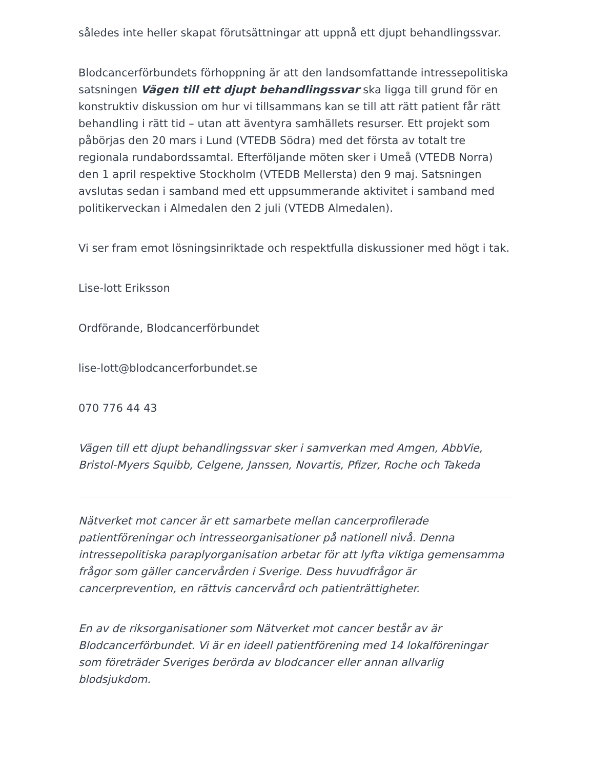således inte heller skapat förutsättningar att uppnå ett djupt behandlingssvar.
Blodcancerförbundets förhoppning är att den landsomfattande intressepolitiska satsningen Vägen till ett djupt behandlingssvar ska ligga till grund för en konstruktiv diskussion om hur vi tillsammans kan se till att rätt patient får rätt behandling i rätt tid – utan att äventyra samhällets resurser. Ett projekt som påbörjas den 20 mars i Lund (VTEDB Södra) med det första av totalt tre regionala rundabordssamtal. Efterföljande möten sker i Umeå (VTEDB Norra) den 1 april respektive Stockholm (VTEDB Mellersta) den 9 maj. Satsningen avslutas sedan i samband med ett uppsummerande aktivitet i samband med politikerveckan i Almedalen den 2 juli (VTEDB Almedalen).
Vi ser fram emot lösningsinriktade och respektfulla diskussioner med högt i tak.
Lise-lott Eriksson
Ordförande, Blodcancerförbundet
lise-lott@blodcancerforbundet.se
070 776 44 43
Vägen till ett djupt behandlingssvar sker i samverkan med Amgen, AbbVie, Bristol-Myers Squibb, Celgene, Janssen, Novartis, Pfizer, Roche och Takeda
Nätverket mot cancer är ett samarbete mellan cancerprofilerade patientföreningar och intresseorganisationer på nationell nivå. Denna intressepolitiska paraplyorganisation arbetar för att lyfta viktiga gemensamma frågor som gäller cancervården i Sverige. Dess huvudfrågor är cancerprevention, en rättvis cancervård och patienträttigheter.
En av de riksorganisationer som Nätverket mot cancer består av är Blodcancerförbundet. Vi är en ideell patientförening med 14 lokalföreningar som företräder Sveriges berörda av blodcancer eller annan allvarlig blodsjukdom.